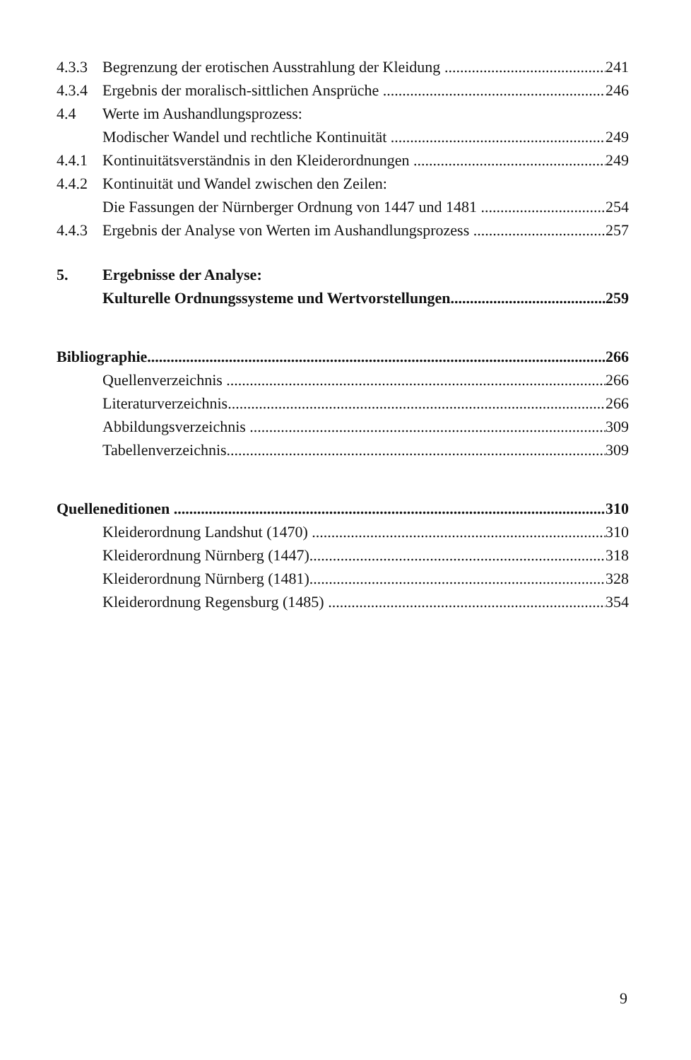4.3.3 Begrenzung der erotischen Ausstrahlung der Kleidung 241
4.3.4 Ergebnis der moralisch-sittlichen Ansprüche 246
4.4 Werte im Aushandlungsprozess:
Modischer Wandel und rechtliche Kontinuität 249
4.4.1 Kontinuitätsverständnis in den Kleiderordnungen 249
4.4.2 Kontinuität und Wandel zwischen den Zeilen:
Die Fassungen der Nürnberger Ordnung von 1447 und 1481 254
4.4.3 Ergebnis der Analyse von Werten im Aushandlungsprozess 257
5. Ergebnisse der Analyse:
Kulturelle Ordnungssysteme und Wertvorstellungen 259
Bibliographie 266
Quellenverzeichnis 266
Literaturverzeichnis 266
Abbildungsverzeichnis 309
Tabellenverzeichnis 309
Quelleneditionen 310
Kleiderordnung Landshut (1470) 310
Kleiderordnung Nürnberg (1447) 318
Kleiderordnung Nürnberg (1481) 328
Kleiderordnung Regensburg (1485) 354
9